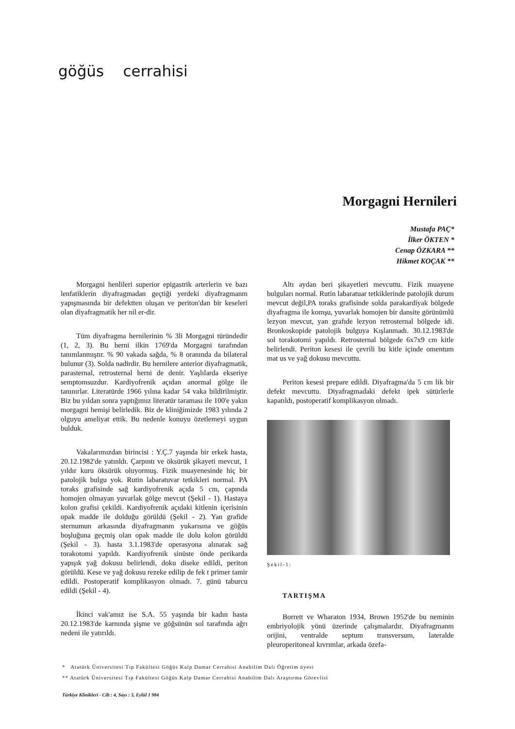göğüs cerrahisi
Morgagni Hernileri
Mustafa PAÇ*
İlker ÖKTEN *
Cenap ÖZKARA **
Hikmet KOÇAK **
Morgagni henlileri superior epigastrik arterlerin ve bazı lenfatiklerin diyafragmadan geçtiği yerdeki diyafragmanm yapışmasında bir defektten oluşan ve periton'dan bir keseleri olan diyafragmatik her nil er-dir.
Tüm diyafragma hernilerinin % 3li Morgagni türündedir (1, 2, 3). Bu herni ilkin 1769'da Morgagni tarafından tanımlanmıştır. % 90 vakada sağda, % 8 oranında da bilateral bulunur (3). Solda nadirdir. Bu hernilere anterior diyafragmatik, parasternal, retrosternal herni de denir. Yaşlılarda ekseriye semptomsuzdur. Kardiyofrenik açıdan anormal gölge ile tanınırlar. Literatürde 1966 yılına kadar 54 vaka bildirilmiştir. Biz bu yıldan sonra yaptığımız literatür taraması ile 100'e yakın morgagni hemişi belirledik. Biz de kliniğimizde 1983 yılında 2 olguyu ameliyat ettik. Bu nedenle konuyu özetlemeyi uygun bulduk.
Vakalarımızdan birincisi : Y.Ç.7 yaşında bir erkek hasta, 20.12.1982'de yatınldı. Çarpıntı ve öksürük şikayeti mevcut, 1 yıldır kuru öksürük oluyormuş. Fizik muayenesinde hiç bir patolojik bulgu yok. Rutin labaratuvar tetkikleri normal. PA toraks grafisinde sağ kardiyofrenik açıda 5 cm, çapında homojen olmayan yuvarlak gölge mevcut (Şekil - 1). Hastaya kolon grafisi çekildi. Kardiyofrenik açıdaki kitlenin içerisinin opak madde ile dolduğu görüldü (Şekil - 2). Yan grafide sternumun arkasında diyafragmanm yukarısına ve göğüs boşluğuna geçmiş olan opak madde ile dolu kolon görüldü (Şekil - 3). hasta 3.1.1983'de operasyona alınarak sağ torakotomi yapıldı. Kardiyofrenik sinüste önde perikarda yapışık yağ dokusu belirlendi, doku diseke edildi, periton görüldü. Kese ve yağ dokusu rezeke edilip de fek t primer tamir edildi. Postoperatif komplikasyon olmadı. 7. günü taburcu edildi (Şekil - 4).
İkinci vak'amız ise S.A. 55 yaşında bir kadın hasta 20.12.1983'de karnında şişme ve göğsünün sol tarafında ağrı nedeni ile yatırıldı.
Altı aydan beri şikayetleri mevcuttu. Fizik muayene bulguları normal. Rutin labaratuar tetkiklerinde patolojik durum mevcut değil,PA toraks grafisinde solda parakardiyak bölgede diyafragma ile komşu, yuvarlak homojen bir dansite görünümlü lezyon mevcut, yan grafıde lezyon retrosternal bölgede idi. Bronkoskopide patolojik bulguya Kışlanmadı. 30.12.1983'de sol torakotomi yapıldı. Retrosternal bölgede 6x7x9 cm kitle belirlendi. Periton kesesi ile çevrili bu kitle içinde omentum mat us ve yağ dokusu mevcuttu.
Periton kesesi prepare edildi. Diyafragma'da 5 cm lik bir defekt mevcuttu. Diyafragmadaki defekt ipek sütürlerle kapatıldı, postoperatif komplikasyon olmadı.
Şekil-1:
TARTIŞMA
Borrett ve Wharaton 1934, Brown 1952'de bu neminin embriyolojik yönü üzerinde çalışmalardır. Diyafragmanm orijini, ventralde septum transversum, lateralde pleuroperitoneal kıvrımlar, arkada özefa-
* Atatürk Üniversitesi Tıp Fakültesi Göğüs Kalp Damar Cerrahisi Anabilim Dalı Öğretim üyesi
** Atatürk Üniversitesi Tıp Fakültesi Göğüs Kalp Damar Cerrahisi Anabilim Dalı Araştırma Görevlisi
Türkiye Klinikleri - Cilt : 4, Sayı : 3, Eylül 1 984